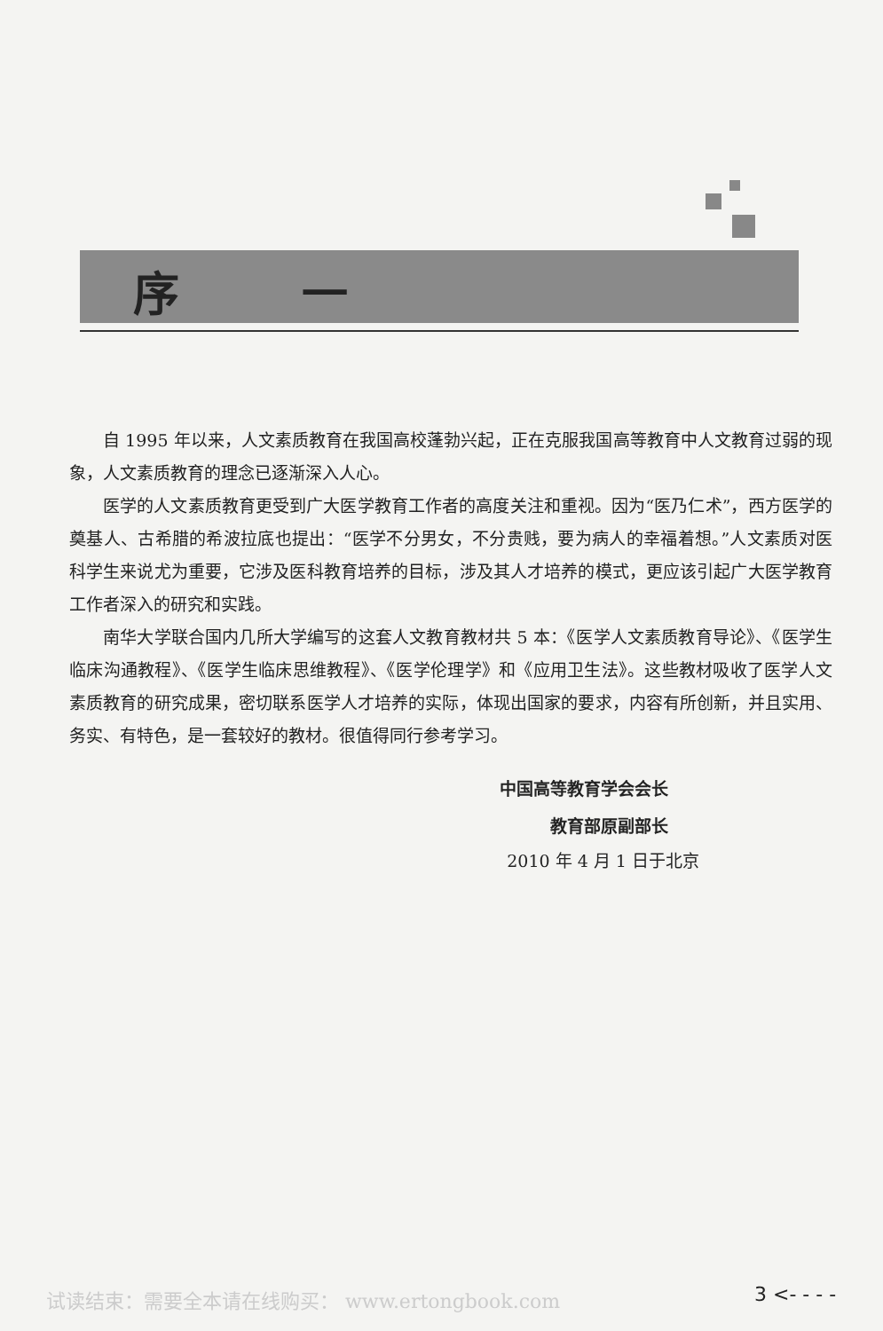序 一
自 1995 年以来，人文素质教育在我国高校蓬勃兴起，正在克服我国高等教育中人文教育过弱的现象，人文素质教育的理念已逐渐深入人心。
医学的人文素质教育更受到广大医学教育工作者的高度关注和重视。因为“医乃仁术”，西方医学的奠基人、古希腊的希波拉底也提出：“医学不分男女，不分贵贱，要为病人的幸福着想。”人文素质对医科学生来说尤为重要，它涉及医科教育培养的目标，涉及其人才培养的模式，更应该引起广大医学教育工作者深入的研究和实践。
南华大学联合国内几所大学编写的这套人文教育教材共 5 本：《医学人文素质教育导论》、《医学生临床沟通教程》、《医学生临床思维教程》、《医学伦理学》和《应用卫生法》。这些教材吸收了医学人文素质教育的研究成果，密切联系医学人才培养的实际，体现出国家的要求，内容有所创新，并且实用、务实、有特色，是一套较好的教材。很值得同行参考学习。
中国高等教育学会会长
教育部原副部长
2010 年 4 月 1 日于北京
试读结束：需要全本请在线购买： www.ertongbook.com
3 <- - - -